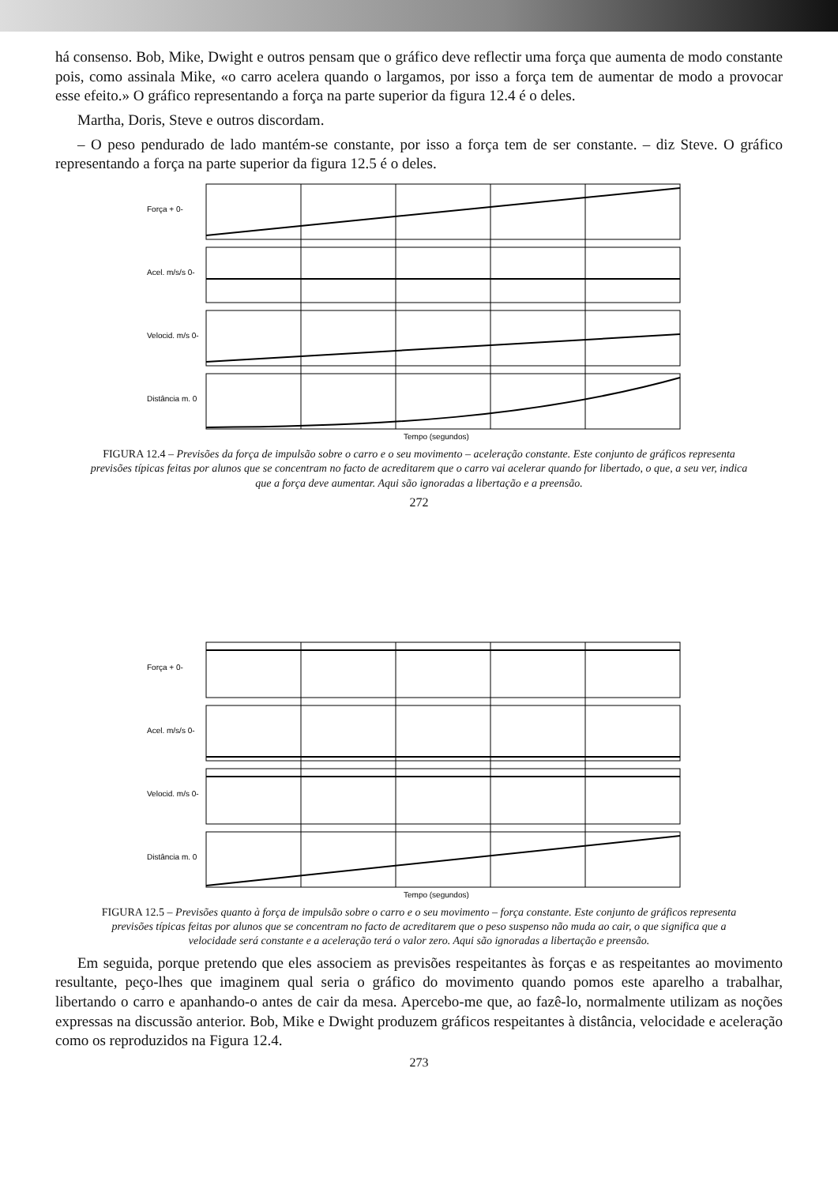há consenso. Bob, Mike, Dwight e outros pensam que o gráfico deve reflectir uma força que aumenta de modo constante pois, como assinala Mike, «o carro acelera quando o largamos, por isso a força tem de aumentar de modo a provocar esse efeito.» O gráfico representando a força na parte superior da figura 12.4 é o deles.
Martha, Doris, Steve e outros discordam.
– O peso pendurado de lado mantém-se constante, por isso a força tem de ser constante. – diz Steve. O gráfico representando a força na parte superior da figura 12.5 é o deles.
Força + 0-
Acel. m/s/s 0-
Velocid. m/s 0-
Distância m. 0
Tempo (segundos)
FIGURA 12.4 – Previsões da força de impulsão sobre o carro e o seu movimento – aceleração constante. Este conjunto de gráficos representa previsões típicas feitas por alunos que se concentram no facto de acreditarem que o carro vai acelerar quando for libertado, o que, a seu ver, indica que a força deve aumentar. Aqui são ignoradas a libertação e a preensão.
272
Força + 0-
Acel. m/s/s 0-
Velocid. m/s 0-
Distância m. 0
Tempo (segundos)
FIGURA 12.5 – Previsões quanto à força de impulsão sobre o carro e o seu movimento – força constante. Este conjunto de gráficos representa previsões típicas feitas por alunos que se concentram no facto de acreditarem que o peso suspenso não muda ao cair, o que significa que a velocidade será constante e a aceleração terá o valor zero. Aqui são ignoradas a libertação e preensão.
Em seguida, porque pretendo que eles associem as previsões respeitantes às forças e as respeitantes ao movimento resultante, peço-lhes que imaginem qual seria o gráfico do movimento quando pomos este aparelho a trabalhar, libertando o carro e apanhando-o antes de cair da mesa. Apercebo-me que, ao fazê-lo, normalmente utilizam as noções expressas na discussão anterior. Bob, Mike e Dwight produzem gráficos respeitantes à distância, velocidade e aceleração como os reproduzidos na Figura 12.4.
273